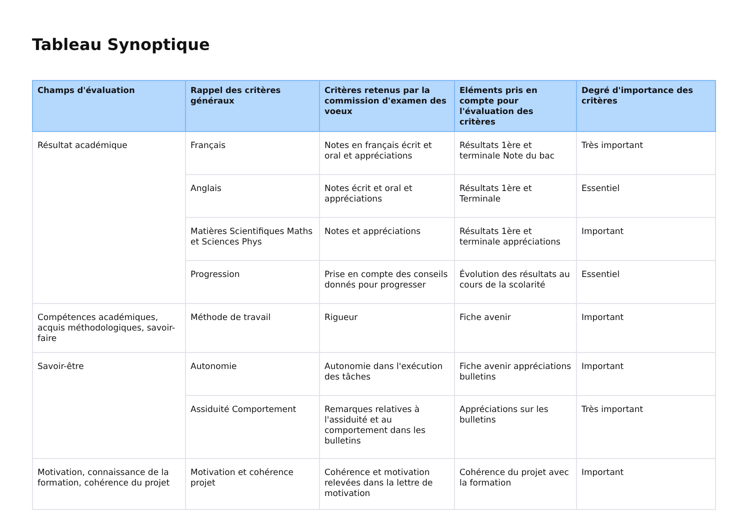Tableau Synoptique
| Champs d'évaluation | Rappel des critères généraux | Critères retenus par la commission d'examen des voeux | Eléments pris en compte pour l'évaluation des critères | Degré d'importance des critères |
| --- | --- | --- | --- | --- |
| Résultat académique | Français | Notes en français écrit et oral et appréciations | Résultats 1ère et terminale Note du bac | Très important |
| | Anglais | Notes écrit et oral et appréciations | Résultats 1ère et Terminale | Essentiel |
| | Matières Scientifiques Maths et Sciences Phys | Notes et appréciations | Résultats 1ère et terminale appréciations | Important |
| | Progression | Prise en compte des conseils donnés pour progresser | Évolution des résultats au cours de la scolarité | Essentiel |
| Compétences académiques, acquis méthodologiques, savoir-faire | Méthode de travail | Rigueur | Fiche avenir | Important |
| Savoir-être | Autonomie | Autonomie dans l'exécution des tâches | Fiche avenir appréciations bulletins | Important |
| | Assiduité Comportement | Remarques relatives à l'assiduité et au comportement dans les bulletins | Appréciations sur les bulletins | Très important |
| Motivation, connaissance de la formation, cohérence du projet | Motivation et cohérence projet | Cohérence et motivation relevées dans la lettre de motivation | Cohérence du projet avec la formation | Important |